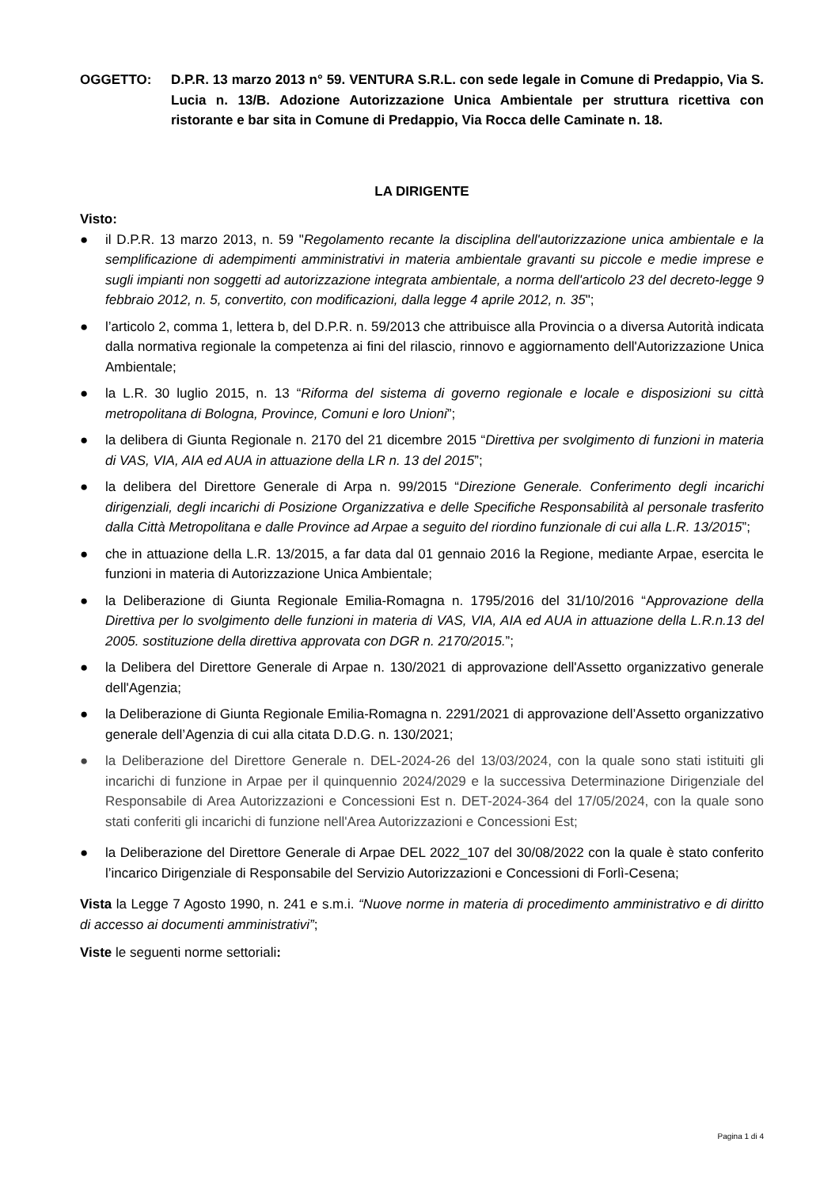OGGETTO: D.P.R. 13 marzo 2013 n° 59. VENTURA S.R.L. con sede legale in Comune di Predappio, Via S. Lucia n. 13/B. Adozione Autorizzazione Unica Ambientale per struttura ricettiva con ristorante e bar sita in Comune di Predappio, Via Rocca delle Caminate n. 18.
LA DIRIGENTE
Visto:
● il D.P.R. 13 marzo 2013, n. 59 "Regolamento recante la disciplina dell'autorizzazione unica ambientale e la semplificazione di adempimenti amministrativi in materia ambientale gravanti su piccole e medie imprese e sugli impianti non soggetti ad autorizzazione integrata ambientale, a norma dell'articolo 23 del decreto-legge 9 febbraio 2012, n. 5, convertito, con modificazioni, dalla legge 4 aprile 2012, n. 35";
● l’articolo 2, comma 1, lettera b, del D.P.R. n. 59/2013 che attribuisce alla Provincia o a diversa Autorità indicata dalla normativa regionale la competenza ai fini del rilascio, rinnovo e aggiornamento dell'Autorizzazione Unica Ambientale;
● la L.R. 30 luglio 2015, n. 13 “Riforma del sistema di governo regionale e locale e disposizioni su città metropolitana di Bologna, Province, Comuni e loro Unioni”;
● la delibera di Giunta Regionale n. 2170 del 21 dicembre 2015 “Direttiva per svolgimento di funzioni in materia di VAS, VIA, AIA ed AUA in attuazione della LR n. 13 del 2015”;
● la delibera del Direttore Generale di Arpa n. 99/2015 “Direzione Generale. Conferimento degli incarichi dirigenziali, degli incarichi di Posizione Organizzativa e delle Specifiche Responsabilità al personale trasferito dalla Città Metropolitana e dalle Province ad Arpae a seguito del riordino funzionale di cui alla L.R. 13/2015”;
● che in attuazione della L.R. 13/2015, a far data dal 01 gennaio 2016 la Regione, mediante Arpae, esercita le funzioni in materia di Autorizzazione Unica Ambientale;
● la Deliberazione di Giunta Regionale Emilia-Romagna n. 1795/2016 del 31/10/2016 “Approvazione della Direttiva per lo svolgimento delle funzioni in materia di VAS, VIA, AIA ed AUA in attuazione della L.R.n.13 del 2005. sostituzione della direttiva approvata con DGR n. 2170/2015.”;
● la Delibera del Direttore Generale di Arpae n. 130/2021 di approvazione dell'Assetto organizzativo generale dell'Agenzia;
● la Deliberazione di Giunta Regionale Emilia-Romagna n. 2291/2021 di approvazione dell’Assetto organizzativo generale dell’Agenzia di cui alla citata D.D.G. n. 130/2021;
● la Deliberazione del Direttore Generale n. DEL-2024-26 del 13/03/2024, con la quale sono stati istituiti gli incarichi di funzione in Arpae per il quinquennio 2024/2029 e la successiva Determinazione Dirigenziale del Responsabile di Area Autorizzazioni e Concessioni Est n. DET-2024-364 del 17/05/2024, con la quale sono stati conferiti gli incarichi di funzione nell'Area Autorizzazioni e Concessioni Est;
● la Deliberazione del Direttore Generale di Arpae DEL 2022_107 del 30/08/2022 con la quale è stato conferito l’incarico Dirigenziale di Responsabile del Servizio Autorizzazioni e Concessioni di Forlì-Cesena;
Vista la Legge 7 Agosto 1990, n. 241 e s.m.i. “Nuove norme in materia di procedimento amministrativo e di diritto di accesso ai documenti amministrativi”;
Viste le seguenti norme settoriali:
Pagina 1 di 4